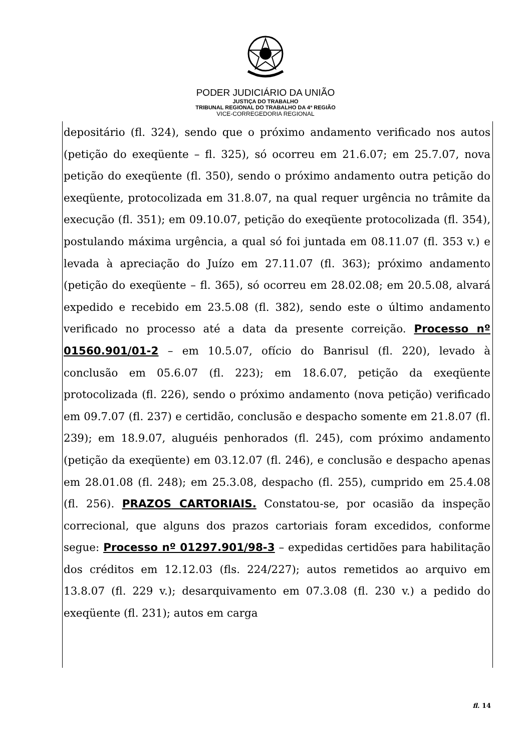PODER JUDICIÁRIO DA UNIÃO
JUSTIÇA DO TRABALHO
TRIBUNAL REGIONAL DO TRABALHO DA 4ª REGIÃO
VICE-CORREGEDORIA REGIONAL
depositário (fl. 324), sendo que o próximo andamento verificado nos autos (petição do exeqüente – fl. 325), só ocorreu em 21.6.07; em 25.7.07, nova petição do exeqüente (fl. 350), sendo o próximo andamento outra petição do exeqüente, protocolizada em 31.8.07, na qual requer urgência no trâmite da execução (fl. 351); em 09.10.07, petição do exeqüente protocolizada (fl. 354), postulando máxima urgência, a qual só foi juntada em 08.11.07 (fl. 353 v.) e levada à apreciação do Juízo em 27.11.07 (fl. 363); próximo andamento (petição do exeqüente – fl. 365), só ocorreu em 28.02.08; em 20.5.08, alvará expedido e recebido em 23.5.08 (fl. 382), sendo este o último andamento verificado no processo até a data da presente correição. Processo nº 01560.901/01-2 – em 10.5.07, ofício do Banrisul (fl. 220), levado à conclusão em 05.6.07 (fl. 223); em 18.6.07, petição da exeqüente protocolizada (fl. 226), sendo o próximo andamento (nova petição) verificado em 09.7.07 (fl. 237) e certidão, conclusão e despacho somente em 21.8.07 (fl. 239); em 18.9.07, aluguéis penhorados (fl. 245), com próximo andamento (petição da exeqüente) em 03.12.07 (fl. 246), e conclusão e despacho apenas em 28.01.08 (fl. 248); em 25.3.08, despacho (fl. 255), cumprido em 25.4.08 (fl. 256). PRAZOS CARTORIAIS. Constatou-se, por ocasião da inspeção correcional, que alguns dos prazos cartoriais foram excedidos, conforme segue: Processo nº 01297.901/98-3 – expedidas certidões para habilitação dos créditos em 12.12.03 (fls. 224/227); autos remetidos ao arquivo em 13.8.07 (fl. 229 v.); desarquivamento em 07.3.08 (fl. 230 v.) a pedido do exeqüente (fl. 231); autos em carga
fl. 14